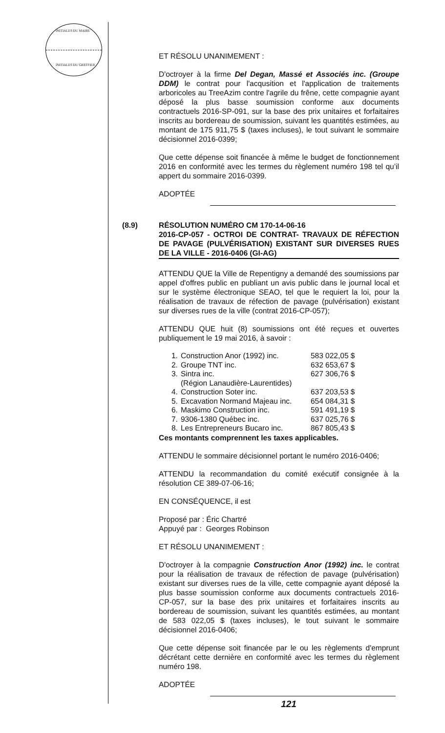INITIALES DU MAIRE
INITIALES DU GREFFIER
ET RÉSOLU UNANIMEMENT :
D'octroyer à la firme Del Degan, Massé et Associés inc. (Groupe DDM) le contrat pour l'acqusition et l'application de traitements arboricoles au TreeAzim contre l'agrile du frêne, cette compagnie ayant déposé la plus basse soumission conforme aux documents contractuels 2016-SP-091, sur la base des prix unitaires et forfaitaires inscrits au bordereau de soumission, suivant les quantités estimées, au montant de 175 911,75 $ (taxes incluses), le tout suivant le sommaire décisionnel 2016-0399;
Que cette dépense soit financée à même le budget de fonctionnement 2016 en conformité avec les termes du règlement numéro 198 tel qu’il appert du sommaire 2016-0399.
ADOPTÉE
(8.9) RÉSOLUTION NUMÉRO CM 170-14-06-16
2016-CP-057 - OCTROI DE CONTRAT- TRAVAUX DE RÉFECTION DE PAVAGE (PULVÉRISATION) EXISTANT SUR DIVERSES RUES DE LA VILLE - 2016-0406 (GI-AG)
ATTENDU QUE la Ville de Repentigny a demandé des soumissions par appel d'offres public en publiant un avis public dans le journal local et sur le système électronique SEAO, tel que le requiert la loi, pour la réalisation de travaux de réfection de pavage (pulvérisation) existant sur diverses rues de la ville (contrat 2016-CP-057);
ATTENDU QUE huit (8) soumissions ont été reçues et ouvertes publiquement le 19 mai 2016, à savoir :
| 1. | Construction Anor (1992) inc. | 583 022,05 $ |
| 2. | Groupe TNT inc. | 632 653,67 $ |
| 3. | Sintra inc. (Région Lanaudière-Laurentides) | 627 306,76 $ |
| 4. | Construction Soter inc. | 637 203,53 $ |
| 5. | Excavation Normand Majeau inc. | 654 084,31 $ |
| 6. | Maskimo Construction inc. | 591 491,19 $ |
| 7. | 9306-1380 Québec inc. | 637 025,76 $ |
| 8. | Les Entrepreneurs Bucaro inc. | 867 805,43 $ |
Ces montants comprennent les taxes applicables.
ATTENDU le sommaire décisionnel portant le numéro 2016-0406;
ATTENDU la recommandation du comité exécutif consignée à la résolution CE 389-07-06-16;
EN CONSÉQUENCE, il est
Proposé par : Éric Chartré
Appuyé par : Georges Robinson
ET RÉSOLU UNANIMEMENT :
D'octroyer à la compagnie Construction Anor (1992) inc. le contrat pour la réalisation de travaux de réfection de pavage (pulvérisation) existant sur diverses rues de la ville, cette compagnie ayant déposé la plus basse soumission conforme aux documents contractuels 2016-CP-057, sur la base des prix unitaires et forfaitaires inscrits au bordereau de soumission, suivant les quantités estimées, au montant de 583 022,05 $ (taxes incluses), le tout suivant le sommaire décisionnel 2016-0406;
Que cette dépense soit financée par le ou les règlements d'emprunt décrétant cette dernière en conformité avec les termes du règlement numéro 198.
ADOPTÉE
121